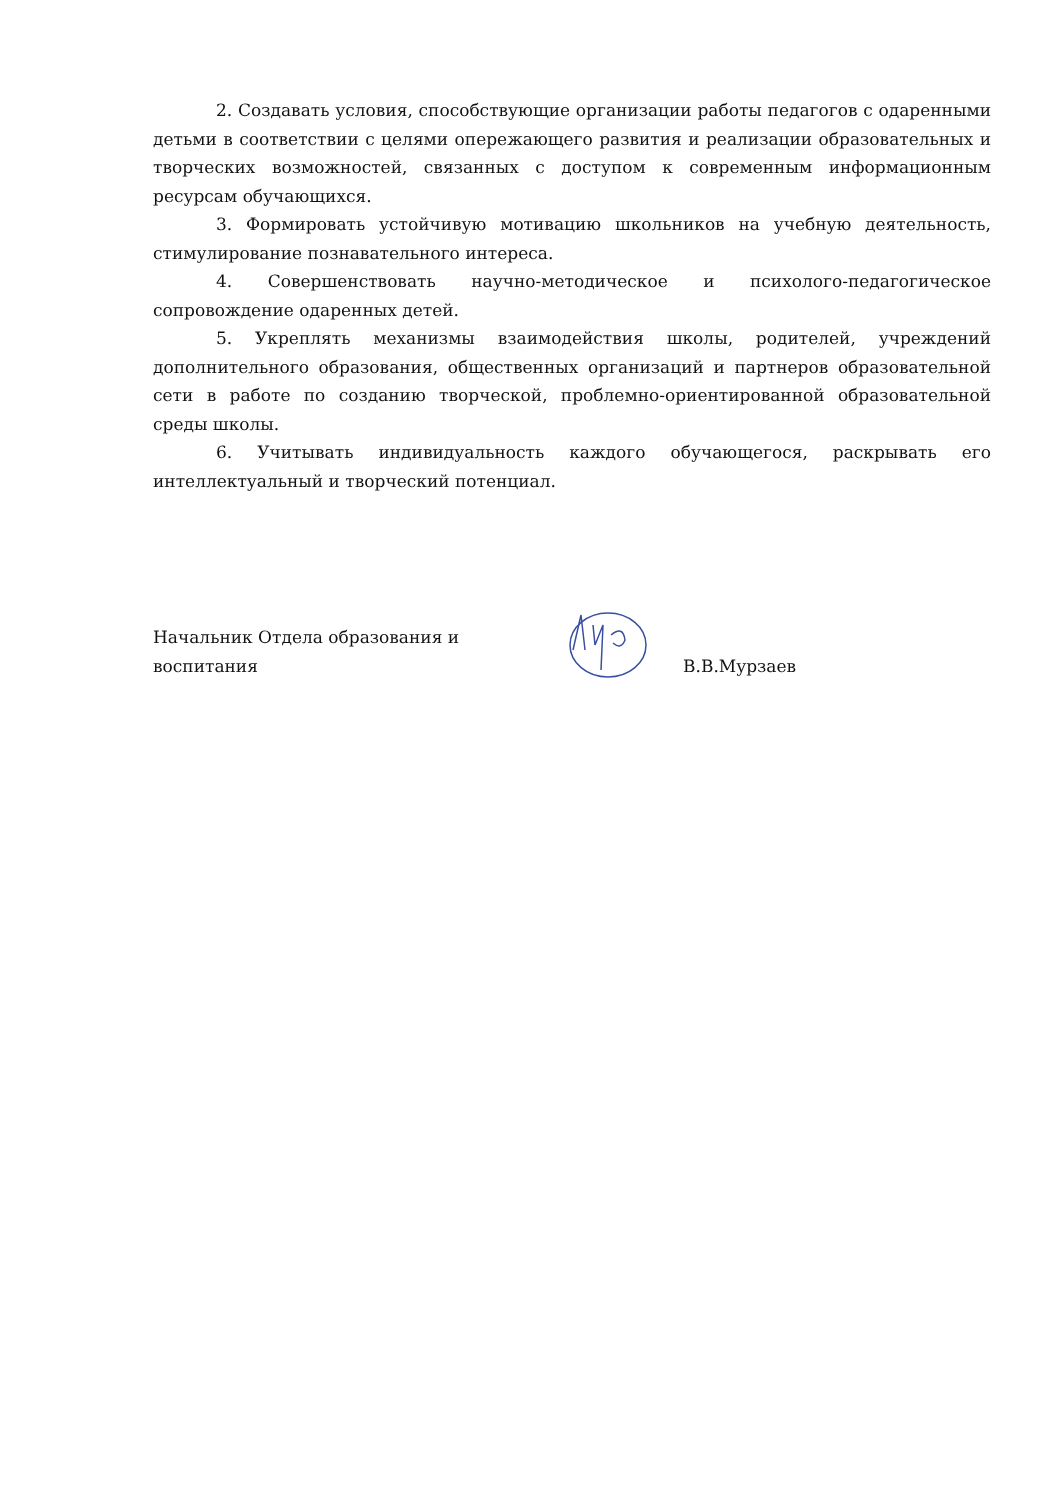2. Создавать условия, способствующие организации работы педагогов с одаренными детьми в соответствии с целями опережающего развития и реализации образовательных и творческих возможностей, связанных с доступом к современным информационным ресурсам обучающихся.
3. Формировать устойчивую мотивацию школьников на учебную деятельность, стимулирование познавательного интереса.
4. Совершенствовать научно-методическое и психолого-педагогическое сопровождение одаренных детей.
5. Укреплять механизмы взаимодействия школы, родителей, учреждений дополнительного образования, общественных организаций и партнеров образовательной сети в работе по созданию творческой, проблемно-ориентированной образовательной среды школы.
6. Учитывать индивидуальность каждого обучающегося, раскрывать его интеллектуальный и творческий потенциал.
Начальник Отдела образования и воспитания
В.В.Мурзаев